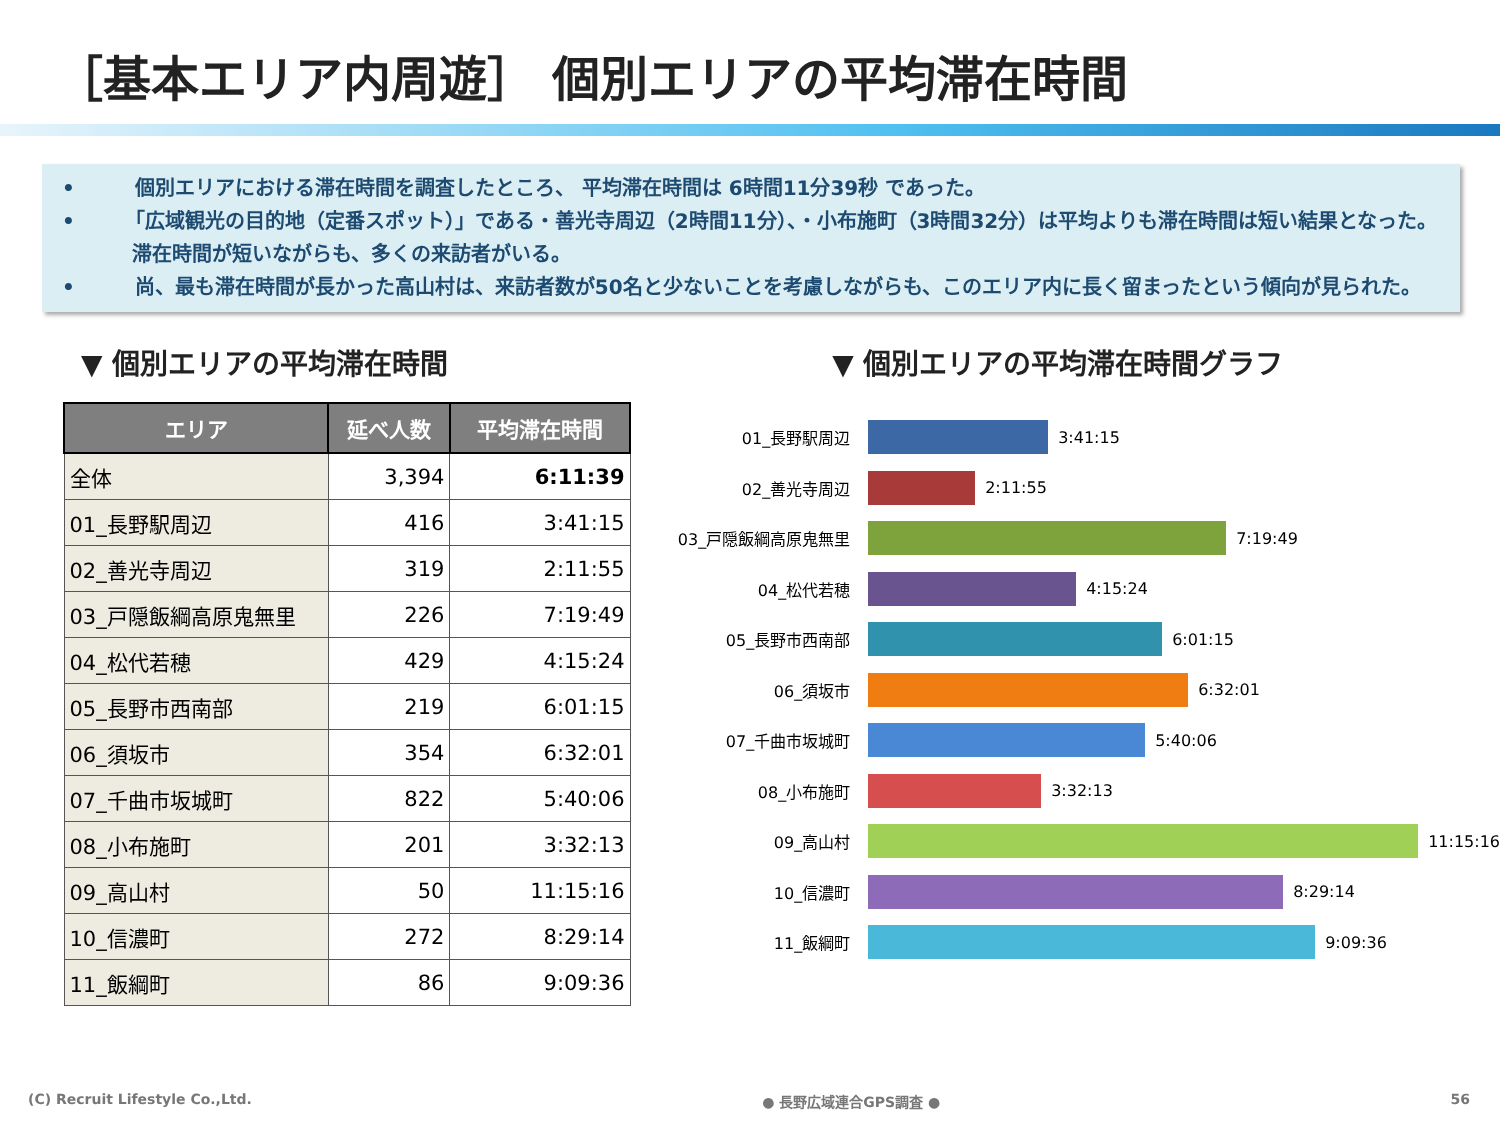［基本エリア内周遊］ 個別エリアの平均滞在時間
•　　　個別エリアにおける滞在時間を調査したところ、 平均滞在時間は 6時間11分39秒 であった。
•　　　「広域観光の目的地（定番スポット）」である・善光寺周辺（2時間11分）、・小布施町（3時間32分）は平均よりも滞在時間は短い結果となった。滞在時間が短いながらも、多くの来訪者がいる。
•　　　尚、最も滞在時間が長かった高山村は、来訪者数が50名と少ないことを考慮しながらも、このエリア内に長く留まったという傾向が見られた。
▼ 個別エリアの平均滞在時間
| エリア | 延べ人数 | 平均滞在時間 |
| --- | --- | --- |
| 全体 | 3,394 | 6:11:39 |
| 01_長野駅周辺 | 416 | 3:41:15 |
| 02_善光寺周辺 | 319 | 2:11:55 |
| 03_戸隠飯綱高原鬼無里 | 226 | 7:19:49 |
| 04_松代若穂 | 429 | 4:15:24 |
| 05_長野市西南部 | 219 | 6:01:15 |
| 06_須坂市 | 354 | 6:32:01 |
| 07_千曲市坂城町 | 822 | 5:40:06 |
| 08_小布施町 | 201 | 3:32:13 |
| 09_高山村 | 50 | 11:15:16 |
| 10_信濃町 | 272 | 8:29:14 |
| 11_飯綱町 | 86 | 9:09:36 |
▼ 個別エリアの平均滞在時間グラフ
01_長野駅周辺
3:41:15
02_善光寺周辺
2:11:55
03_戸隠飯綱高原鬼無里
7:19:49
04_松代若穂
4:15:24
05_長野市西南部
6:01:15
06_須坂市
6:32:01
07_千曲市坂城町
5:40:06
08_小布施町
3:32:13
09_高山村
11:15:16
10_信濃町
8:29:14
11_飯綱町
9:09:36
(C) Recruit Lifestyle Co.,Ltd. ● 長野広域連合GPS調査 ● 56